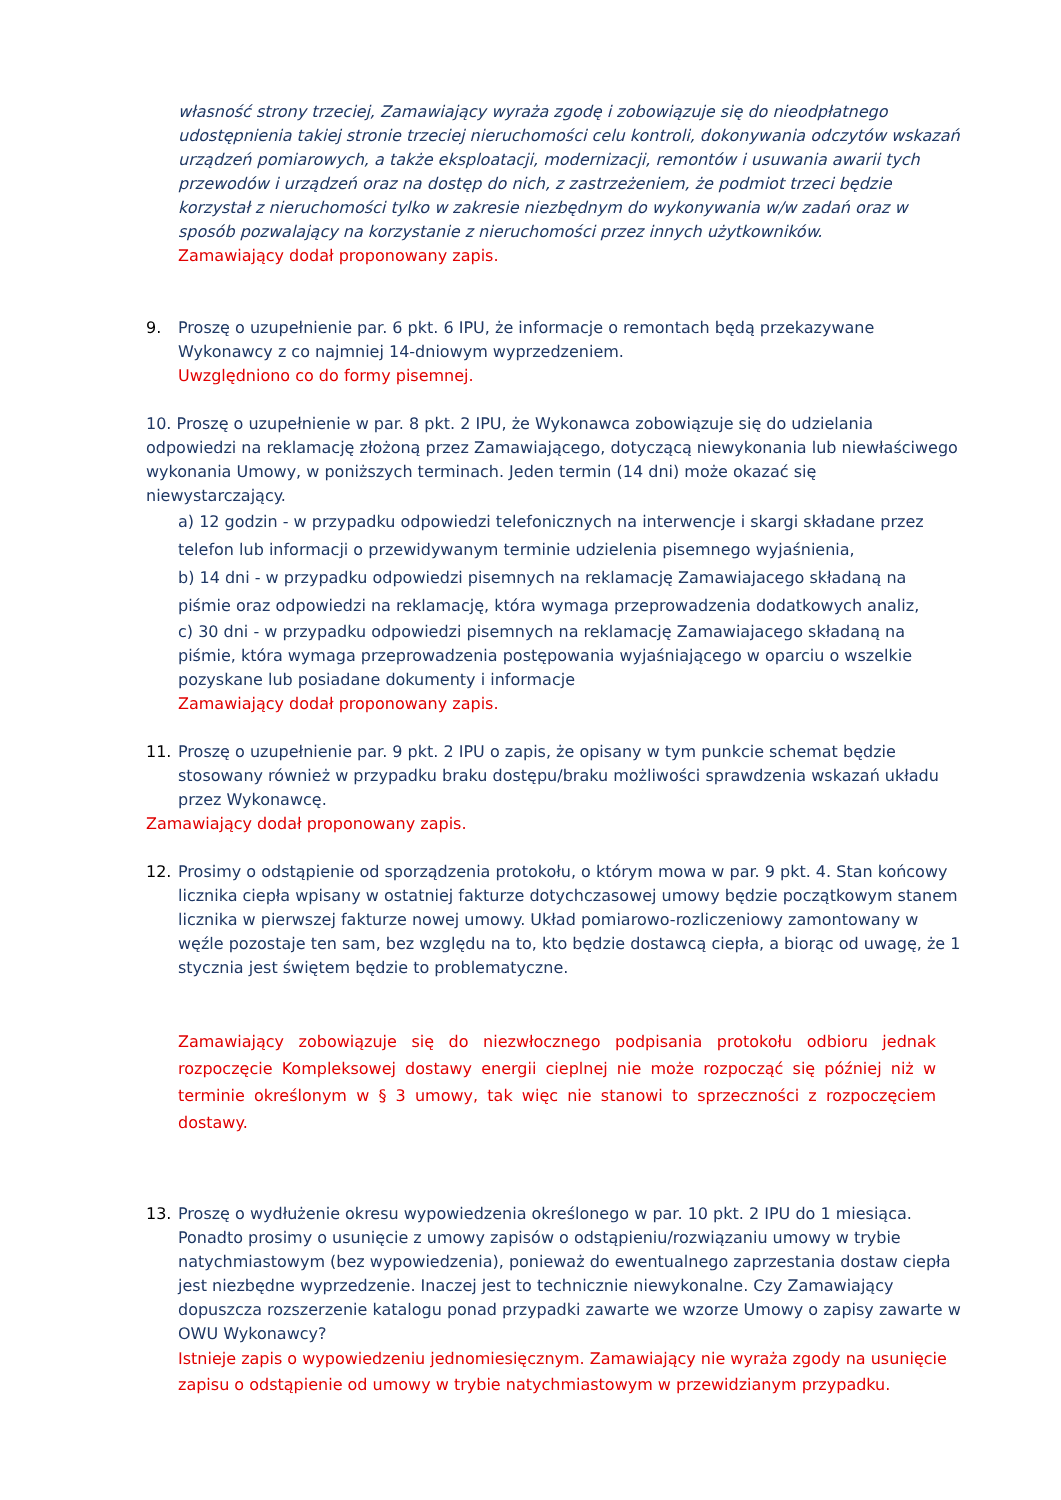własność strony trzeciej, Zamawiający wyraża zgodę i zobowiązuje się do nieodpłatnego udostępnienia takiej stronie trzeciej nieruchomości celu kontroli, dokonywania odczytów wskazań urządzeń pomiarowych, a także eksploatacji, modernizacji, remontów i usuwania awarii tych przewodów i urządzeń oraz na dostęp do nich, z zastrzeżeniem, że podmiot trzeci będzie korzystał z nieruchomości tylko w zakresie niezbędnym do wykonywania w/w zadań oraz w sposób pozwalający na korzystanie z nieruchomości przez innych użytkowników.
Zamawiający dodał proponowany zapis.
9. Proszę o uzupełnienie par. 6 pkt. 6 IPU, że informacje o remontach będą przekazywane Wykonawcy z co najmniej 14-dniowym wyprzedzeniem.
Uwzględniono co do formy pisemnej.
10. Proszę o uzupełnienie w par. 8 pkt. 2 IPU, że Wykonawca zobowiązuje się do udzielania odpowiedzi na reklamację złożoną przez Zamawiającego, dotyczącą niewykonania lub niewłaściwego wykonania Umowy, w poniższych terminach. Jeden termin (14 dni) może okazać się niewystarczający.
a) 12 godzin - w przypadku odpowiedzi telefonicznych na interwencje i skargi składane przez telefon lub informacji o przewidywanym terminie udzielenia pisemnego wyjaśnienia,
b) 14 dni - w przypadku odpowiedzi pisemnych na reklamację Zamawiajacego składaną na piśmie oraz odpowiedzi na reklamację, która wymaga przeprowadzenia dodatkowych analiz,
c) 30 dni - w przypadku odpowiedzi pisemnych na reklamację Zamawiajacego składaną na piśmie, która wymaga przeprowadzenia postępowania wyjaśniającego w oparciu o wszelkie pozyskane lub posiadane dokumenty i informacje
Zamawiający dodał proponowany zapis.
11. Proszę o uzupełnienie par. 9 pkt. 2 IPU o zapis, że opisany w tym punkcie schemat będzie stosowany również w przypadku braku dostępu/braku możliwości sprawdzenia wskazań układu przez Wykonawcę.
Zamawiający dodał proponowany zapis.
12. Prosimy o odstąpienie od sporządzenia protokołu, o którym mowa w par. 9 pkt. 4. Stan końcowy licznika ciepła wpisany w ostatniej fakturze dotychczasowej umowy będzie początkowym stanem licznika w pierwszej fakturze nowej umowy. Układ pomiarowo-rozliczeniowy zamontowany w węźle pozostaje ten sam, bez względu na to, kto będzie dostawcą ciepła, a biorąc od uwagę, że 1 stycznia jest świętem będzie to problematyczne.
Zamawiający zobowiązuje się do niezwłocznego podpisania protokołu odbioru jednak rozpoczęcie Kompleksowej dostawy energii cieplnej nie może rozpocząć się później niż w terminie określonym w § 3 umowy, tak więc nie stanowi to sprzeczności z rozpoczęciem dostawy.
13. Proszę o wydłużenie okresu wypowiedzenia określonego w par. 10 pkt. 2 IPU do 1 miesiąca. Ponadto prosimy o usunięcie z umowy zapisów o odstąpieniu/rozwiązaniu umowy w trybie natychmiastowym (bez wypowiedzenia), ponieważ do ewentualnego zaprzestania dostaw ciepła jest niezbędne wyprzedzenie. Inaczej jest to technicznie niewykonalne. Czy Zamawiający dopuszcza rozszerzenie katalogu ponad przypadki zawarte we wzorze Umowy o zapisy zawarte w OWU Wykonawcy?
Istnieje zapis o wypowiedzeniu jednomiesięcznym. Zamawiający nie wyraża zgody na usunięcie zapisu o odstąpienie od umowy w trybie natychmiastowym w przewidzianym przypadku.